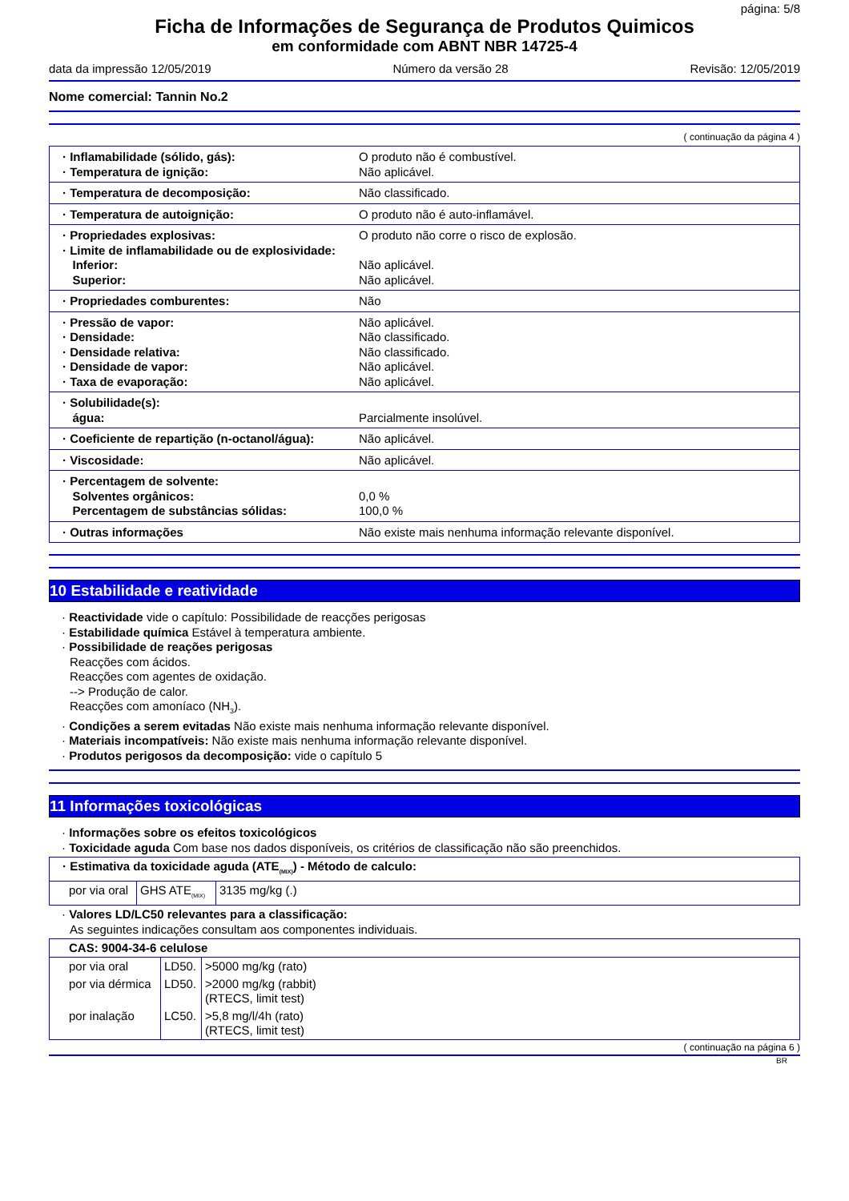página: 5/8
Ficha de Informações de Segurança de Produtos Quimicos
em conformidade com ABNT NBR 14725-4
data da impressão 12/05/2019 Número da versão 28 Revisão: 12/05/2019
Nome comercial: Tannin No.2
( continuação da página 4 )
| · Inflamabilidade (sólido, gás): · Temperatura de ignição: | O produto não é combustível. Não aplicável. |
| · Temperatura de decomposição: | Não classificado. |
| · Temperatura de autoignição: | O produto não é auto-inflamável. |
| · Propriedades explosivas: · Limite de inflamabilidade ou de explosividade: Inferior: Superior: | O produto não corre o risco de explosão. Não aplicável. Não aplicável. |
| · Propriedades comburentes: | Não |
| · Pressão de vapor: · Densidade: · Densidade relativa: · Densidade de vapor: · Taxa de evaporação: | Não aplicável. Não classificado. Não classificado. Não aplicável. Não aplicável. |
| · Solubilidade(s): água: | Parcialmente insolúvel. |
| · Coeficiente de repartição (n-octanol/água): | Não aplicável. |
| · Viscosidade: | Não aplicável. |
| · Percentagem de solvente: Solventes orgânicos: Percentagem de substâncias sólidas: | 0,0 % 100,0 % |
| · Outras informações | Não existe mais nenhuma informação relevante disponível. |
10 Estabilidade e reatividade
· Reactividade vide o capítulo: Possibilidade de reacções perigosas
· Estabilidade química Estável à temperatura ambiente.
· Possibilidade de reações perigosas
Reacções com ácidos.
Reacções com agentes de oxidação.
--> Produção de calor.
Reacções com amoníaco (NH<sub>3</sub>).
· Condições a serem evitadas Não existe mais nenhuma informação relevante disponível.
· Materiais incompatíveis: Não existe mais nenhuma informação relevante disponível.
· Produtos perigosos da decomposição: vide o capítulo 5
11 Informações toxicológicas
· Informações sobre os efeitos toxicológicos
· Toxicidade aguda Com base nos dados disponíveis, os critérios de classificação não são preenchidos.
| · Estimativa da toxicidade aguda (ATE<sub>(MIX)</sub>) - Método de calculo: | | |
| por via oral | GHS ATE<sub>(MIX)</sub> | 3135 mg/kg (.) |
· Valores LD/LC50 relevantes para a classificação:
As seguintes indicações consultam aos componentes individuais.
| CAS: 9004-34-6 celulose | | |
| por via oral | LD50. | >5000 mg/kg (rato) |
| por via dérmica | LD50. | >2000 mg/kg (rabbit) (RTECS, limit test) |
| por inalação | LC50. | >5,8 mg/l/4h (rato) (RTECS, limit test) |
( continuação na página 6 )
BR